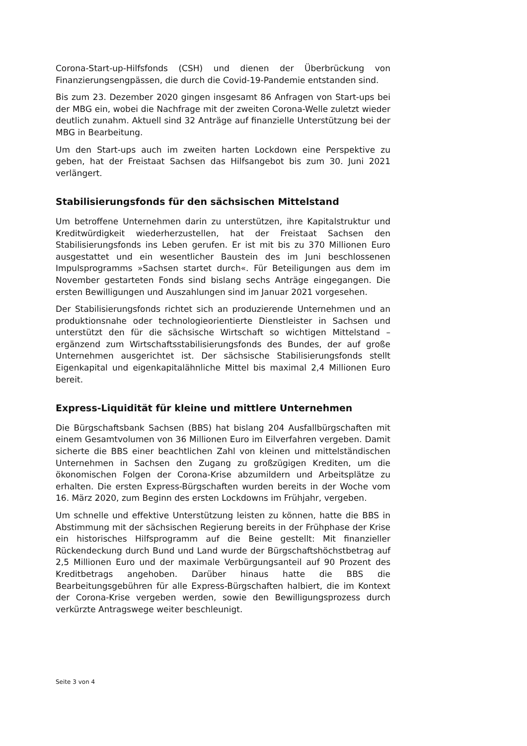Corona-Start-up-Hilfsfonds (CSH) und dienen der Überbrückung von Finanzierungsengpässen, die durch die Covid-19-Pandemie entstanden sind.
Bis zum 23. Dezember 2020 gingen insgesamt 86 Anfragen von Start-ups bei der MBG ein, wobei die Nachfrage mit der zweiten Corona-Welle zuletzt wieder deutlich zunahm. Aktuell sind 32 Anträge auf finanzielle Unterstützung bei der MBG in Bearbeitung.
Um den Start-ups auch im zweiten harten Lockdown eine Perspektive zu geben, hat der Freistaat Sachsen das Hilfsangebot bis zum 30. Juni 2021 verlängert.
Stabilisierungsfonds für den sächsischen Mittelstand
Um betroffene Unternehmen darin zu unterstützen, ihre Kapitalstruktur und Kreditwürdigkeit wiederherzustellen, hat der Freistaat Sachsen den Stabilisierungsfonds ins Leben gerufen. Er ist mit bis zu 370 Millionen Euro ausgestattet und ein wesentlicher Baustein des im Juni beschlossenen Impulsprogramms »Sachsen startet durch«. Für Beteiligungen aus dem im November gestarteten Fonds sind bislang sechs Anträge eingegangen. Die ersten Bewilligungen und Auszahlungen sind im Januar 2021 vorgesehen.
Der Stabilisierungsfonds richtet sich an produzierende Unternehmen und an produktionsnahe oder technologieorientierte Dienstleister in Sachsen und unterstützt den für die sächsische Wirtschaft so wichtigen Mittelstand – ergänzend zum Wirtschaftsstabilisierungsfonds des Bundes, der auf große Unternehmen ausgerichtet ist. Der sächsische Stabilisierungsfonds stellt Eigenkapital und eigenkapitalähnliche Mittel bis maximal 2,4 Millionen Euro bereit.
Express-Liquidität für kleine und mittlere Unternehmen
Die Bürgschaftsbank Sachsen (BBS) hat bislang 204 Ausfallbürgschaften mit einem Gesamtvolumen von 36 Millionen Euro im Eilverfahren vergeben. Damit sicherte die BBS einer beachtlichen Zahl von kleinen und mittelständischen Unternehmen in Sachsen den Zugang zu großzügigen Krediten, um die ökonomischen Folgen der Corona-Krise abzumildern und Arbeitsplätze zu erhalten. Die ersten Express-Bürgschaften wurden bereits in der Woche vom 16. März 2020, zum Beginn des ersten Lockdowns im Frühjahr, vergeben.
Um schnelle und effektive Unterstützung leisten zu können, hatte die BBS in Abstimmung mit der sächsischen Regierung bereits in der Frühphase der Krise ein historisches Hilfsprogramm auf die Beine gestellt: Mit finanzieller Rückendeckung durch Bund und Land wurde der Bürgschaftshöchstbetrag auf 2,5 Millionen Euro und der maximale Verbürgungsanteil auf 90 Prozent des Kreditbetrags angehoben. Darüber hinaus hatte die BBS die Bearbeitungsgebühren für alle Express-Bürgschaften halbiert, die im Kontext der Corona-Krise vergeben werden, sowie den Bewilligungsprozess durch verkürzte Antragswege weiter beschleunigt.
Seite 3 von 4